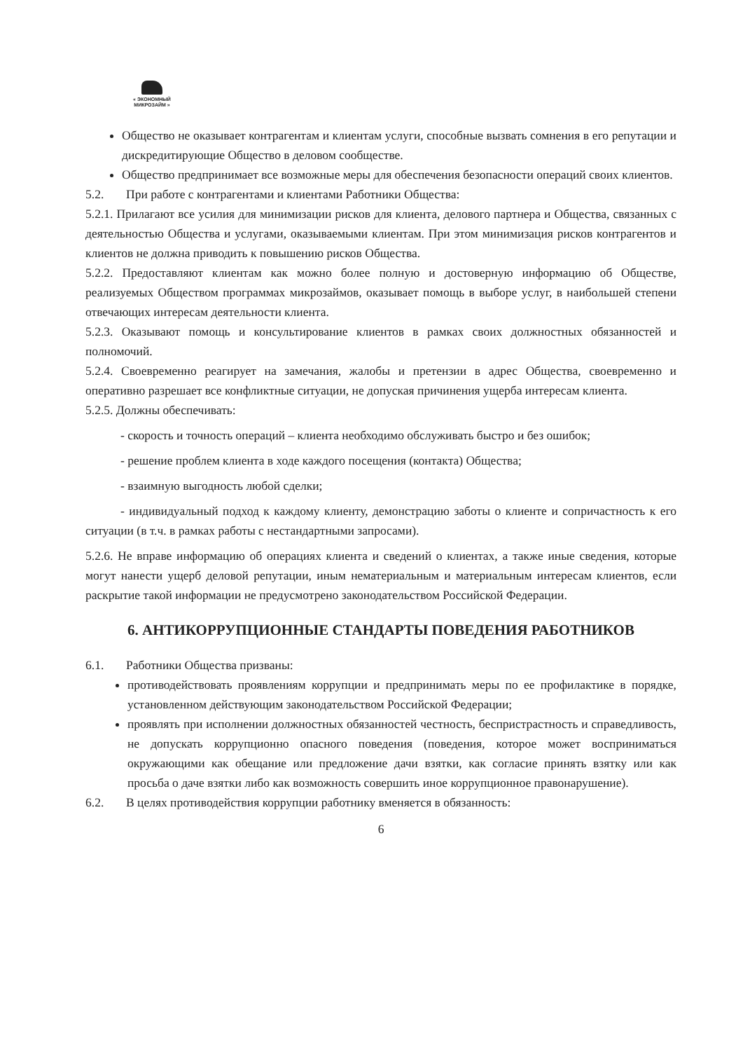« ЭКОНОМНЫЙ МИКРОЗАЙМ »
Общество не оказывает контрагентам и клиентам услуги, способные вызвать сомнения в его репутации и дискредитирующие Общество в деловом сообществе.
Общество предпринимает все возможные меры для обеспечения безопасности операций своих клиентов.
5.2. При работе с контрагентами и клиентами Работники Общества:
5.2.1. Прилагают все усилия для минимизации рисков для клиента, делового партнера и Общества, связанных с деятельностью Общества и услугами, оказываемыми клиентам. При этом минимизация рисков контрагентов и клиентов не должна приводить к повышению рисков Общества.
5.2.2. Предоставляют клиентам как можно более полную и достоверную информацию об Обществе, реализуемых Обществом программах микрозаймов, оказывает помощь в выборе услуг, в наибольшей степени отвечающих интересам деятельности клиента.
5.2.3. Оказывают помощь и консультирование клиентов в рамках своих должностных обязанностей и полномочий.
5.2.4. Своевременно реагирует на замечания, жалобы и претензии в адрес Общества, своевременно и оперативно разрешает все конфликтные ситуации, не допуская причинения ущерба интересам клиента.
5.2.5. Должны обеспечивать:
- скорость и точность операций – клиента необходимо обслуживать быстро и без ошибок;
- решение проблем клиента в ходе каждого посещения (контакта) Общества;
- взаимную выгодность любой сделки;
- индивидуальный подход к каждому клиенту, демонстрацию заботы о клиенте и сопричастность к его ситуации (в т.ч. в рамках работы с нестандартными запросами).
5.2.6. Не вправе информацию об операциях клиента и сведений о клиентах, а также иные сведения, которые могут нанести ущерб деловой репутации, иным нематериальным и материальным интересам клиентов, если раскрытие такой информации не предусмотрено законодательством Российской Федерации.
6. АНТИКОРРУПЦИОННЫЕ СТАНДАРТЫ ПОВЕДЕНИЯ РАБОТНИКОВ
6.1. Работники Общества призваны:
противодействовать проявлениям коррупции и предпринимать меры по ее профилактике в порядке, установленном действующим законодательством Российской Федерации;
проявлять при исполнении должностных обязанностей честность, беспристрастность и справедливость, не допускать коррупционно опасного поведения (поведения, которое может восприниматься окружающими как обещание или предложение дачи взятки, как согласие принять взятку или как просьба о даче взятки либо как возможность совершить иное коррупционное правонарушение).
6.2. В целях противодействия коррупции работнику вменяется в обязанность:
6